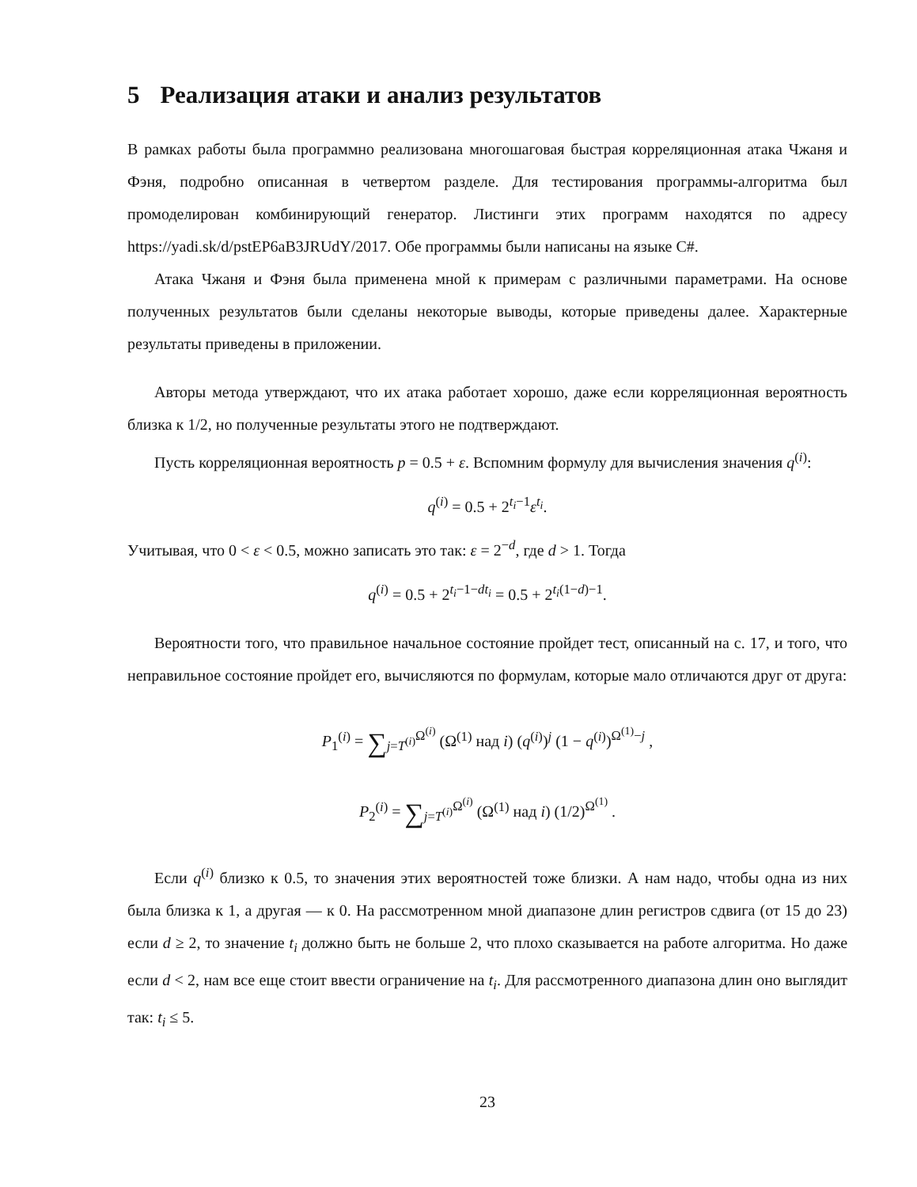5 Реализация атаки и анализ результатов
В рамках работы была программно реализована многошаговая быстрая корреляционная атака Чжаня и Фэня, подробно описанная в четвертом разделе. Для тестирования программы-алгоритма был промоделирован комбинирующий генератор. Листинги этих программ находятся по адресу https://yadi.sk/d/pstEP6aB3JRUdY/2017. Обе программы были написаны на языке C#.
Атака Чжаня и Фэня была применена мной к примерам с различными параметрами. На основе полученных результатов были сделаны некоторые выводы, которые приведены далее. Характерные результаты приведены в приложении.
Авторы метода утверждают, что их атака работает хорошо, даже если корреляционная вероятность близка к 1/2, но полученные результаты этого не подтверждают.
Пусть корреляционная вероятность p = 0.5 + ε. Вспомним формулу для вычисления значения q<sup>(i)</sup>:
q<sup>(i)</sup> = 0.5 + 2<sup>t<sub>i</sub>−1</sup>ε<sup>t<sub>i</sub></sup>.
Учитывая, что 0 < ε < 0.5, можно записать это так: ε = 2<sup>−d</sup>, где d > 1. Тогда
q<sup>(i)</sup> = 0.5 + 2<sup>t<sub>i</sub>−1−dt<sub>i</sub></sup> = 0.5 + 2<sup>t<sub>i</sub>(1−d)−1</sup>.
Вероятности того, что правильное начальное состояние пройдет тест, описанный на с. 17, и того, что неправильное состояние пройдет его, вычисляются по формулам, которые мало отличаются друг от друга:
P<sub>1</sub><sup>(i)</sup> = ∑<sub>j=T<sup>(i)</sup></sub><sup>Ω<sup>(i)</sup></sup> (Ω<sup>(1)</sup> над i) (q<sup>(i)</sup>)<sup>j</sup> (1 − q<sup>(i)</sup>)<sup>Ω<sup>(1)</sup>−j</sup> ,
P<sub>2</sub><sup>(i)</sup> = ∑<sub>j=T<sup>(i)</sup></sub><sup>Ω<sup>(i)</sup></sup> (Ω<sup>(1)</sup> над i) (1/2)<sup>Ω<sup>(1)</sup></sup> .
Если q<sup>(i)</sup> близко к 0.5, то значения этих вероятностей тоже близки. А нам надо, чтобы одна из них была близка к 1, а другая — к 0. На рассмотренном мной диапазоне длин регистров сдвига (от 15 до 23) если d ≥ 2, то значение t<sub>i</sub> должно быть не больше 2, что плохо сказывается на работе алгоритма. Но даже если d < 2, нам все еще стоит ввести ограничение на t<sub>i</sub>. Для рассмотренного диапазона длин оно выглядит так: t<sub>i</sub> ≤ 5.
23